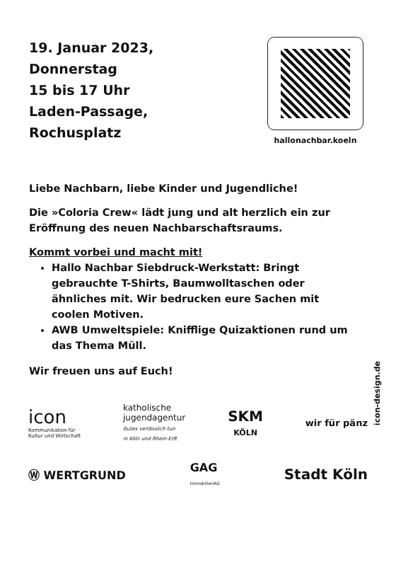19. Januar 2023,
Donnerstag
15 bis 17 Uhr
Laden-Passage,
Rochusplatz
hallonachbar.koeln
Liebe Nachbarn, liebe Kinder und Jugendliche!
Die »Coloria Crew« lädt jung und alt herzlich ein zur Eröffnung des neuen Nachbarschaftsraums.
Kommt vorbei und macht mit!
Hallo Nachbar Siebdruck-Werkstatt: Bringt gebrauchte T-Shirts, Baumwolltaschen oder ähnliches mit. Wir bedrucken eure Sachen mit coolen Motiven.
AWB Umweltspiele: Knifflige Quizaktionen rund um das Thema Müll.
Wir freuen uns auf Euch!
icon-design.de
icon
Kommunikation für
Kultur und Wirtschaft
katholische
jugendagentur
Gutes verlässlich tun
in Köln und Rhein-Erft
SKM
KÖLN
wir für pänz
Ⓦ WERTGRUND
GAG
ImmobilienAG
Stadt Köln